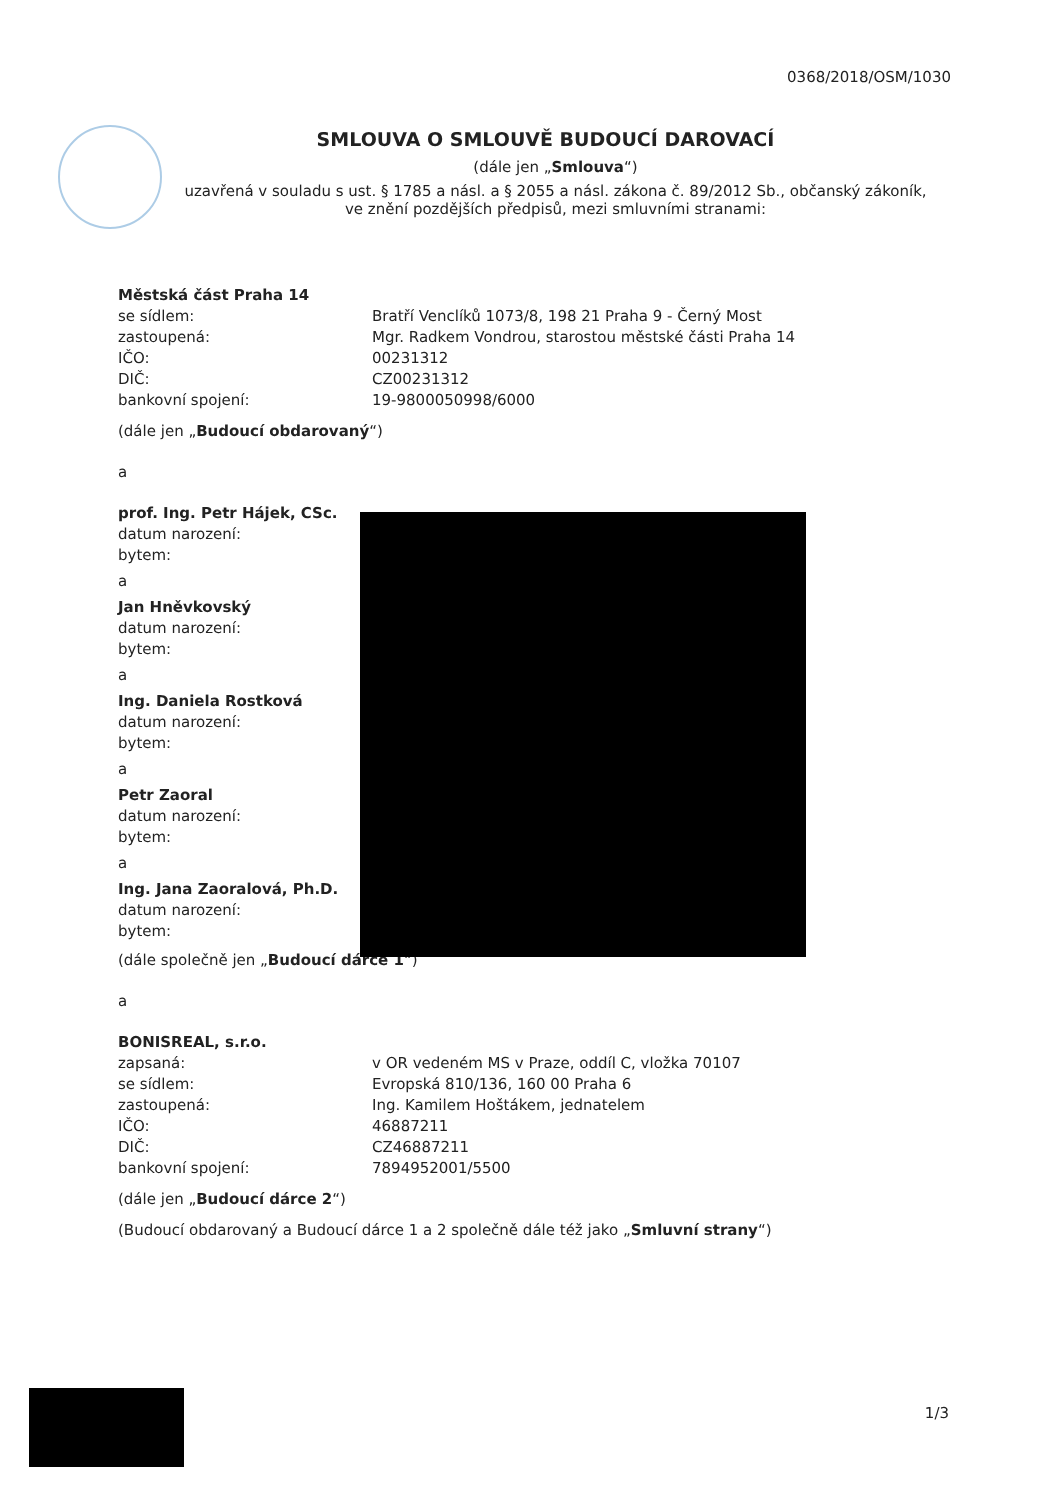0368/2018/OSM/1030
SMLOUVA O SMLOUVĚ BUDOUCÍ DAROVACÍ
(dále jen „Smlouva“)
uzavřená v souladu s ust. § 1785 a násl. a § 2055 a násl. zákona č. 89/2012 Sb., občanský zákoník,
ve znění pozdějších předpisů, mezi smluvními stranami:
Městská část Praha 14
se sídlem: Bratří Venclíků 1073/8, 198 21 Praha 9 - Černý Most
zastoupená: Mgr. Radkem Vondrou, starostou městské části Praha 14
IČO: 00231312
DIČ: CZ00231312
bankovní spojení: 19-9800050998/6000
(dále jen „Budoucí obdarovaný“)
a
prof. Ing. Petr Hájek, CSc.
datum narození:
bytem:
a
Jan Hněvkovský
datum narození:
bytem:
a
Ing. Daniela Rostková
datum narození:
bytem:
a
Petr Zaoral
datum narození:
bytem:
a
Ing. Jana Zaoralová, Ph.D.
datum narození:
bytem:
(dále společně jen „Budoucí dárce 1“)
a
BONISREAL, s.r.o.
zapsaná: v OR vedeném MS v Praze, oddíl C, vložka 70107
se sídlem: Evropská 810/136, 160 00 Praha 6
zastoupená: Ing. Kamilem Hoštákem, jednatelem
IČO: 46887211
DIČ: CZ46887211
bankovní spojení: 7894952001/5500
(dále jen „Budoucí dárce 2“)
(Budoucí obdarovaný a Budoucí dárce 1 a 2 společně dále též jako „Smluvní strany“)
1/3